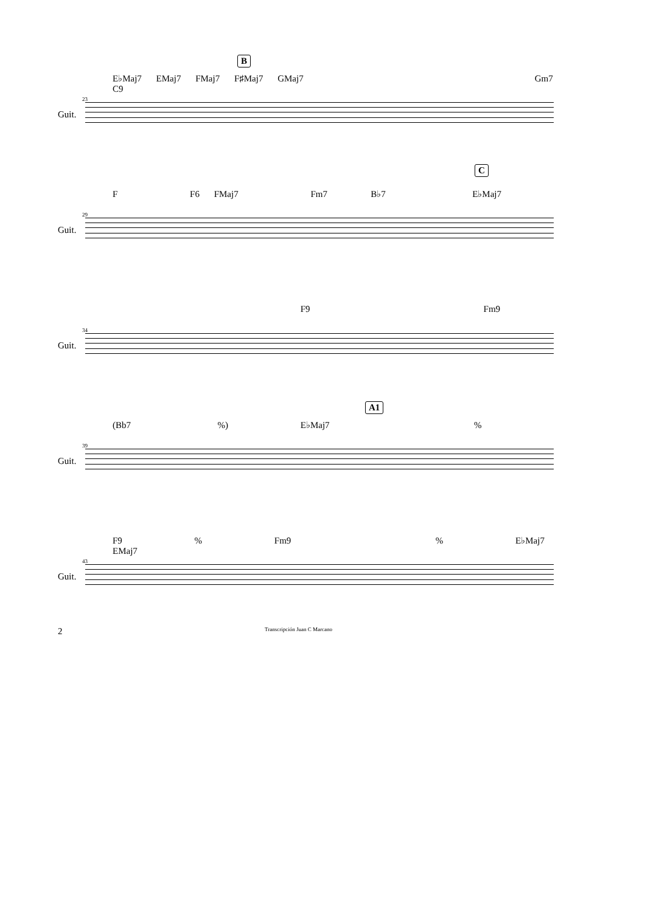B
E♭Maj7 EMaj7 FMaj7 F♯Maj7 GMaj7 Gm7 C9
23
Guit.
C
F F6 FMaj7 Fm7 B♭7 E♭Maj7
29
Guit.
F9 Fm9
34
Guit.
A1
(Bb7 %) E♭Maj7 %
39
Guit.
F9 % Fm9 % E♭Maj7 EMaj7
43
Guit.
2 Transcripción Juan C Marcano